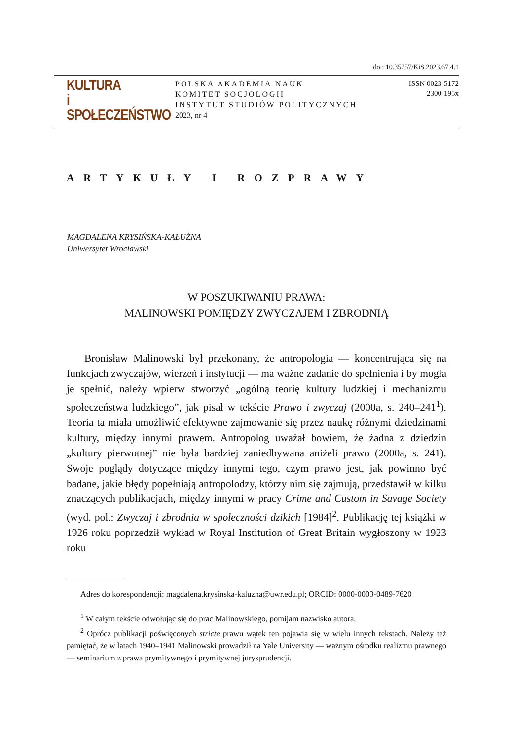doi: 10.35757/KiS.2023.67.4.1
KULTURA
i
SPOŁECZEŃSTWO
POLSKA AKADEMIA NAUK
KOMITET SOCJOLOGII
INSTYTUT STUDIÓW POLITYCZNYCH
2023, nr 4
ISSN 0023-5172
2300-195x
ARTYKUŁY I ROZPRAWY
MAGDALENA KRYSIŃSKA-KAŁUŻNA
Uniwersytet Wrocławski
W POSZUKIWANIU PRAWA:
MALINOWSKI POMIĘDZY ZWYCZAJEM I ZBRODNIĄ
Bronisław Malinowski był przekonany, że antropologia — koncentrująca się na funkcjach zwyczajów, wierzeń i instytucji — ma ważne zadanie do spełnienia i by mogła je spełnić, należy wpierw stworzyć „ogólną teorię kultury ludzkiej i mechanizmu społeczeństwa ludzkiego”, jak pisał w tekście Prawo i zwyczaj (2000a, s. 240–241<sup>1</sup>). Teoria ta miała umożliwić efektywne zajmowanie się przez naukę różnymi dziedzinami kultury, między innymi prawem. Antropolog uważał bowiem, że żadna z dziedzin „kultury pierwotnej” nie była bardziej zaniedbywana aniżeli prawo (2000a, s. 241). Swoje poglądy dotyczące między innymi tego, czym prawo jest, jak powinno być badane, jakie błędy popełniają antropolodzy, którzy nim się zajmują, przedstawił w kilku znaczących publikacjach, między innymi w pracy Crime and Custom in Savage Society (wyd. pol.: Zwyczaj i zbrodnia w społeczności dzikich [1984]<sup>2</sup>. Publikację tej książki w 1926 roku poprzedził wykład w Royal Institution of Great Britain wygłoszony w 1923 roku
Adres do korespondencji: magdalena.krysinska-kaluzna@uwr.edu.pl; ORCID: 0000-0003-0489-7620
<sup>1</sup> W całym tekście odwołując się do prac Malinowskiego, pomijam nazwisko autora.
<sup>2</sup> Oprócz publikacji poświęconych stricte prawu wątek ten pojawia się w wielu innych tekstach. Należy też pamiętać, że w latach 1940–1941 Malinowski prowadził na Yale University — ważnym ośrodku realizmu prawnego — seminarium z prawa prymitywnego i prymitywnej jurysprudencji.